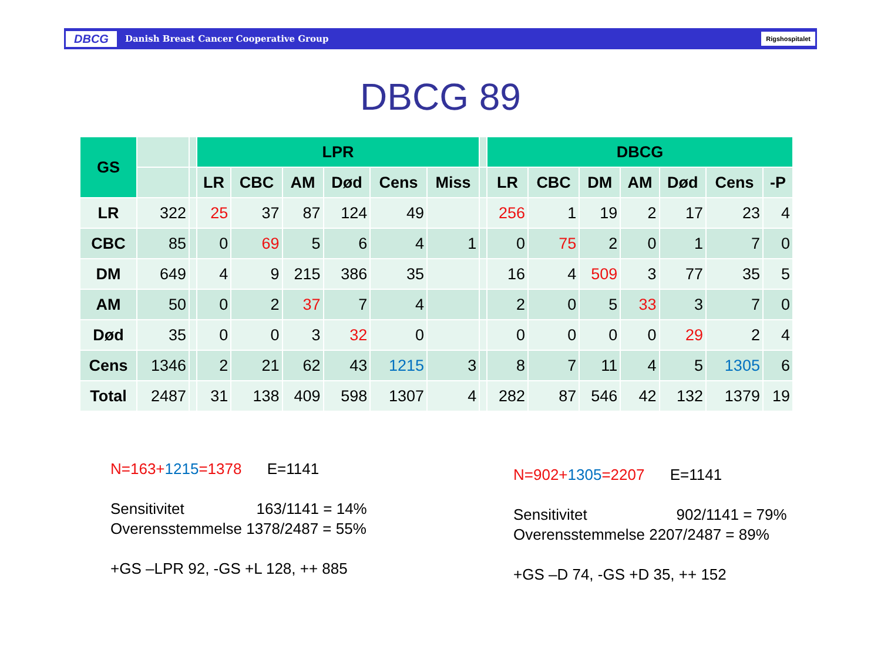DBCG Danish Breast Cancer Cooperative Group Rigshospitalet
DBCG 89
| GS | | | LPR | | | | | | | DBCG | | | | | | |
| --- | --- | --- | --- | --- | --- | --- | --- | --- | --- | --- | --- | --- | --- | --- | --- | --- |
| | | | LR | CBC | AM | Død | Cens | Miss | | LR | CBC | DM | AM | Død | Cens | -P |
| LR | 322 | | 25 | 37 | 87 | 124 | 49 | | | 256 | 1 | 19 | 2 | 17 | 23 | 4 |
| CBC | 85 | | 0 | 69 | 5 | 6 | 4 | 1 | | 0 | 75 | 2 | 0 | 1 | 7 | 0 |
| DM | 649 | | 4 | 9 | 215 | 386 | 35 | | | 16 | 4 | 509 | 3 | 77 | 35 | 5 |
| AM | 50 | | 0 | 2 | 37 | 7 | 4 | | | 2 | 0 | 5 | 33 | 3 | 7 | 0 |
| Død | 35 | | 0 | 0 | 3 | 32 | 0 | | | 0 | 0 | 0 | 0 | 29 | 2 | 4 |
| Cens | 1346 | | 2 | 21 | 62 | 43 | 1215 | 3 | | 8 | 7 | 11 | 4 | 5 | 1305 | 6 |
| Total | 2487 | | 31 | 138 | 409 | 598 | 1307 | 4 | | 282 | 87 | 546 | 42 | 132 | 1379 | 19 |
N=163+1215=1378 E=1141
Sensitivitet 163/1141 = 14%
Overensstemmelse 1378/2487 = 55%
+GS –LPR 92, -GS +L 128, ++ 885
N=902+1305=2207 E=1141
Sensitivitet 902/1141 = 79%
Overensstemmelse 2207/2487 = 89%
+GS –D 74, -GS +D 35, ++ 152